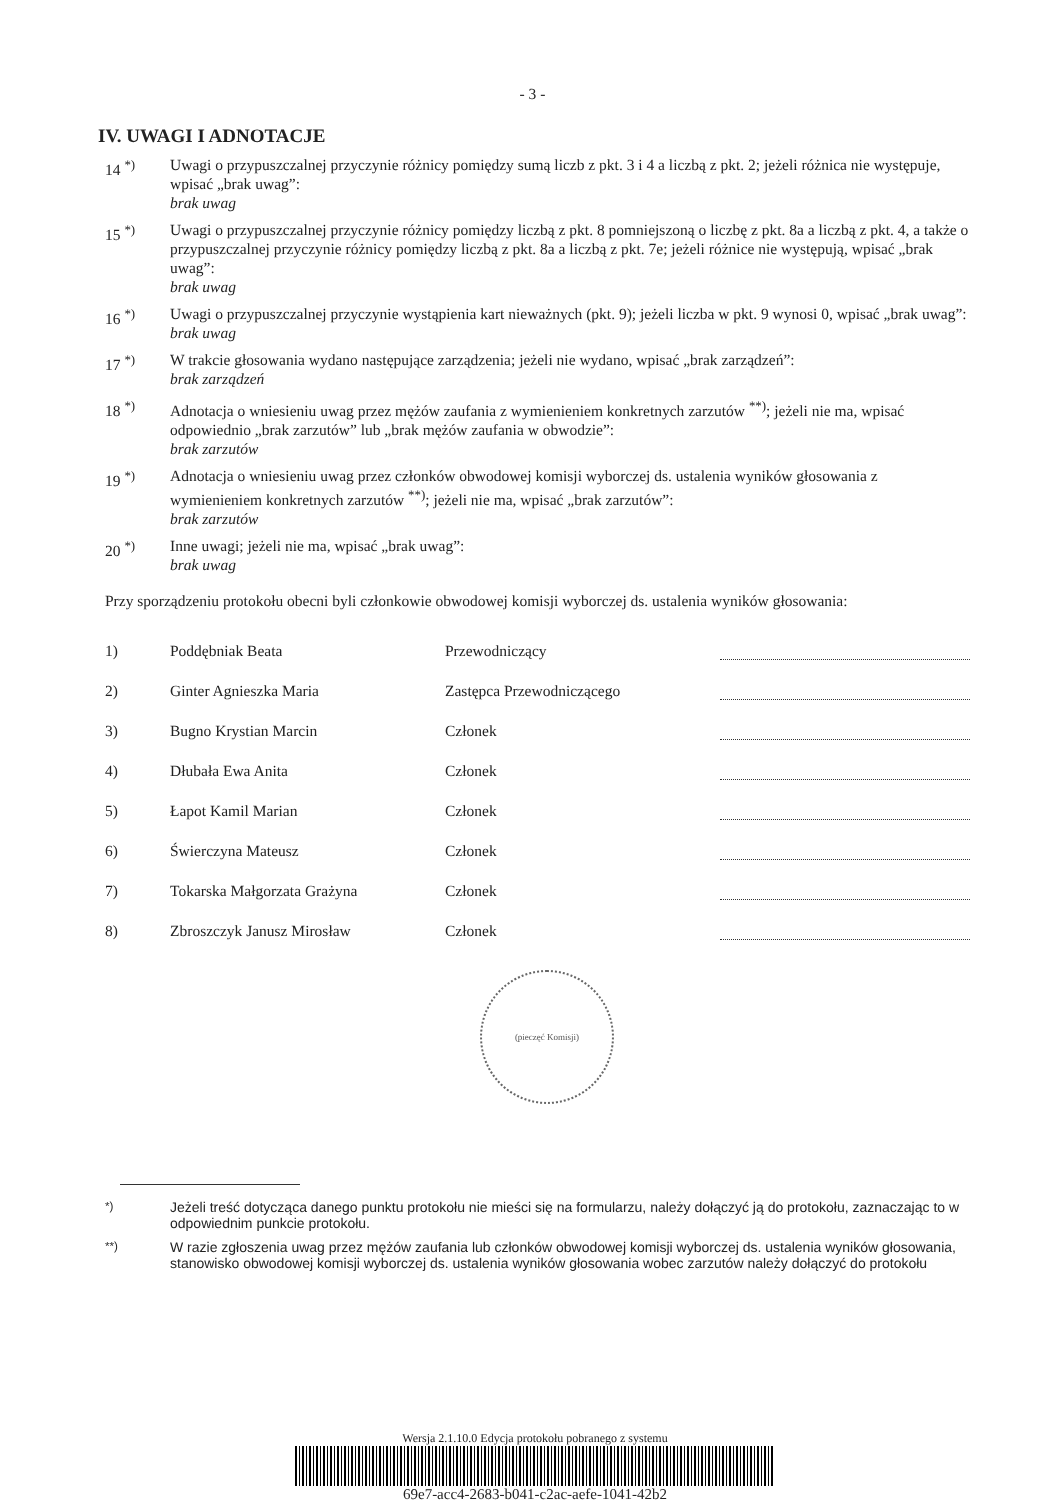- 3 -
IV. UWAGI I ADNOTACJE
14 <sup>*)</sup> Uwagi o przypuszczalnej przyczynie różnicy pomiędzy sumą liczb z pkt. 3 i 4 a liczbą z pkt. 2; jeżeli różnica nie występuje, wpisać „brak uwag”:
brak uwag
15 <sup>*)</sup> Uwagi o przypuszczalnej przyczynie różnicy pomiędzy liczbą z pkt. 8 pomniejszoną o liczbę z pkt. 8a a liczbą z pkt. 4, a także o przypuszczalnej przyczynie różnicy pomiędzy liczbą z pkt. 8a a liczbą z pkt. 7e; jeżeli różnice nie występują, wpisać „brak uwag”:
brak uwag
16 <sup>*)</sup> Uwagi o przypuszczalnej przyczynie wystąpienia kart nieważnych (pkt. 9); jeżeli liczba w pkt. 9 wynosi 0, wpisać „brak uwag”:
brak uwag
17 <sup>*)</sup> W trakcie głosowania wydano następujące zarządzenia; jeżeli nie wydano, wpisać „brak zarządzeń”:
brak zarządzeń
18 <sup>*)</sup> Adnotacja o wniesieniu uwag przez mężów zaufania z wymienieniem konkretnych zarzutów <sup>**)</sup>; jeżeli nie ma, wpisać odpowiednio „brak zarzutów” lub „brak mężów zaufania w obwodzie”:
brak zarzutów
19 <sup>*)</sup> Adnotacja o wniesieniu uwag przez członków obwodowej komisji wyborczej ds. ustalenia wyników głosowania z wymienieniem konkretnych zarzutów <sup>**)</sup>; jeżeli nie ma, wpisać „brak zarzutów”:
brak zarzutów
20 <sup>*)</sup> Inne uwagi; jeżeli nie ma, wpisać „brak uwag”:
brak uwag
Przy sporządzeniu protokołu obecni byli członkowie obwodowej komisji wyborczej ds. ustalenia wyników głosowania:
| 1) | Poddębniak Beata | Przewodniczący | |
| 2) | Ginter Agnieszka Maria | Zastępca Przewodniczącego | |
| 3) | Bugno Krystian Marcin | Członek | |
| 4) | Dłubała Ewa Anita | Członek | |
| 5) | Łapot Kamil Marian | Członek | |
| 6) | Świerczyna Mateusz | Członek | |
| 7) | Tokarska Małgorzata Grażyna | Członek | |
| 8) | Zbroszczyk Janusz Mirosław | Członek | |
(pieczęć Komisji)
<sup>*)</sup> Jeżeli treść dotycząca danego punktu protokołu nie mieści się na formularzu, należy dołączyć ją do protokołu, zaznaczając to w odpowiednim punkcie protokołu.
<sup>**)</sup> W razie zgłoszenia uwag przez mężów zaufania lub członków obwodowej komisji wyborczej ds. ustalenia wyników głosowania, stanowisko obwodowej komisji wyborczej ds. ustalenia wyników głosowania wobec zarzutów należy dołączyć do protokołu
Wersja 2.1.10.0 Edycja protokołu pobranego z systemu
69e7-acc4-2683-b041-c2ac-aefe-1041-42b2